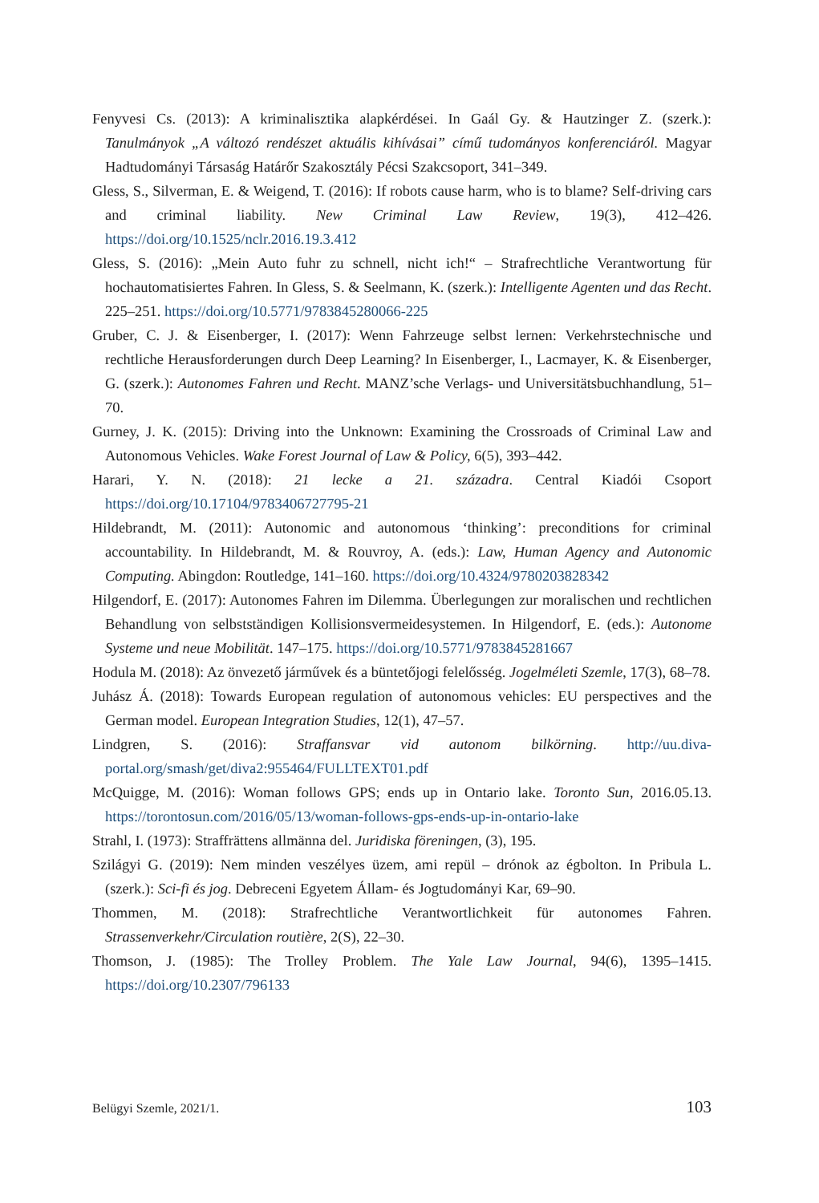Fenyvesi Cs. (2013): A kriminalisztika alapkérdései. In Gaál Gy. & Hautzinger Z. (szerk.): Tanulmányok „A változó rendészet aktuális kihívásai” című tudományos konferenciáról. Magyar Hadtudományi Társaság Határőr Szakosztály Pécsi Szakcsoport, 341–349.
Gless, S., Silverman, E. & Weigend, T. (2016): If robots cause harm, who is to blame? Self-driving cars and criminal liability. New Criminal Law Review, 19(3), 412–426. https://doi.org/10.1525/nclr.2016.19.3.412
Gless, S. (2016): „Mein Auto fuhr zu schnell, nicht ich!“ – Strafrechtliche Verantwortung für hochautomatisiertes Fahren. In Gless, S. & Seelmann, K. (szerk.): Intelligente Agenten und das Recht. 225–251. https://doi.org/10.5771/9783845280066-225
Gruber, C. J. & Eisenberger, I. (2017): Wenn Fahrzeuge selbst lernen: Verkehrstechnische und rechtliche Herausforderungen durch Deep Learning? In Eisenberger, I., Lacmayer, K. & Eisenberger, G. (szerk.): Autonomes Fahren und Recht. MANZ’sche Verlags- und Universitätsbuchhandlung, 51–70.
Gurney, J. K. (2015): Driving into the Unknown: Examining the Crossroads of Criminal Law and Autonomous Vehicles. Wake Forest Journal of Law & Policy, 6(5), 393–442.
Harari, Y. N. (2018): 21 lecke a 21. századra. Central Kiadói Csoport https://doi.org/10.17104/9783406727795-21
Hildebrandt, M. (2011): Autonomic and autonomous ‘thinking’: preconditions for criminal accountability. In Hildebrandt, M. & Rouvroy, A. (eds.): Law, Human Agency and Autonomic Computing. Abingdon: Routledge, 141–160. https://doi.org/10.4324/9780203828342
Hilgendorf, E. (2017): Autonomes Fahren im Dilemma. Überlegungen zur moralischen und rechtlichen Behandlung von selbstständigen Kollisionsvermeidesystemen. In Hilgendorf, E. (eds.): Autonome Systeme und neue Mobilität. 147–175. https://doi.org/10.5771/9783845281667
Hodula M. (2018): Az önvezető járművek és a büntetőjogi felelősség. Jogelméleti Szemle, 17(3), 68–78.
Juhász Á. (2018): Towards European regulation of autonomous vehicles: EU perspectives and the German model. European Integration Studies, 12(1), 47–57.
Lindgren, S. (2016): Straffansvar vid autonom bilkörning. http://uu.diva-portal.org/smash/get/diva2:955464/FULLTEXT01.pdf
McQuigge, M. (2016): Woman follows GPS; ends up in Ontario lake. Toronto Sun, 2016.05.13. https://torontosun.com/2016/05/13/woman-follows-gps-ends-up-in-ontario-lake
Strahl, I. (1973): Straffrättens allmänna del. Juridiska föreningen, (3), 195.
Szilágyi G. (2019): Nem minden veszélyes üzem, ami repül – drónok az égbolton. In Pribula L. (szerk.): Sci-fi és jog. Debreceni Egyetem Állam- és Jogtudományi Kar, 69–90.
Thommen, M. (2018): Strafrechtliche Verantwortlichkeit für autonomes Fahren. Strassenverkehr/Circulation routière, 2(S), 22–30.
Thomson, J. (1985): The Trolley Problem. The Yale Law Journal, 94(6), 1395–1415. https://doi.org/10.2307/796133
Belügyi Szemle, 2021/1. 103